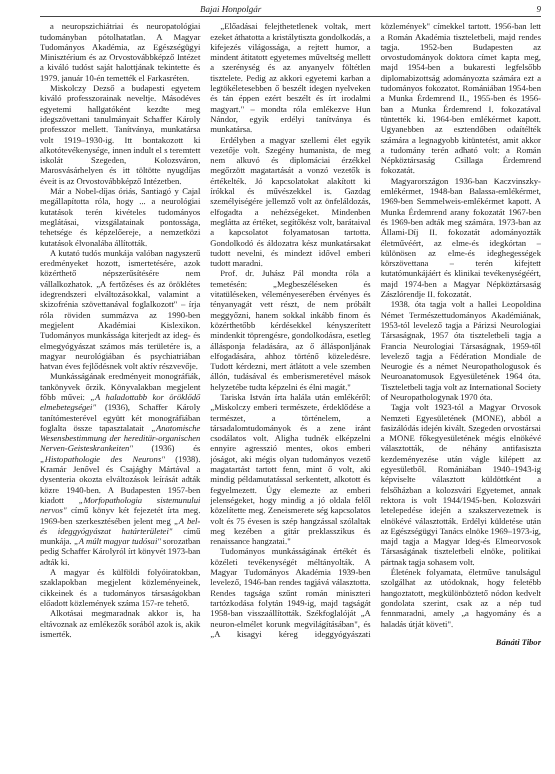Bajai Honpolgár 9
a neuropszichiátriai és neuropatológiai tudományban pótolhatatlan. A Magyar Tudományos Akadémia, az Egészségügyi Minisztérium és az Orvostovábbképző Intézet a kiváló tudóst saját halottjának tekintette és 1979. január 10-én temették el Farkasréten.
Miskolczy Dezső a budapesti egyetem kiváló professzorainak neveltje. Másodéves egyetemi hallgatóként kezdte meg idegszövettani tanulmányait Schaffer Károly professzor mellett. Tanítványa, munkatársa volt 1919–1930-ig. Itt bontakozott ki alkotótevékenysége, innen indult el s teremtett iskolát Szegeden, Kolozsváron, Marosvásárhelyen és itt töltötte nyugdíjas éveit is az Orvostovábbképző Intézetben.
Már a Nobel-díjas óriás, Santiagó y Cajal megállapította róla, hogy ... a neurológiai kutatások terén kivételes tudományos meglátásai, vizsgálatainak pontossága, tehetsége és képzelőereje, a nemzetközi kutatások élvonalába állították.
A kutató tudós munkája valóban nagyszerű eredményeket hozott, ismertetésére, azok közérthető népszerűsítésére nem vállalkozhatok. „A fertőzéses és az öröklétes idegrendszeri elváltozásokkal, valamint a skizofrénia szövettanával foglalkozott" – írja róla röviden summázva az 1990-ben megjelent Akadémiai Kislexikon. Tudományos munkássága kiterjedt az ideg- és elmegyógyászat számos más területére is, a magyar neurológiában és psychiatriában hatvan éves fejlődésnek volt aktív részvevője.
Munkásságának eredményeit monográfiák, tankönyvek őrzik. Könyvalakban megjelent főbb művei: „A haladottabb kor öröklődő elmebetegségei" (1936), Schaffer Károly tanítómesterével együtt két monográfiában foglalta össze tapasztalatait „Anatomische Wesensbestimmung der hereditär-organischen Nerven-Geisteskrankeiten" (1936) és „Histopathologie des Neurons" (1938). Kramár Jenővel és Csajághy Mártával a dysenteria okozta elváltozások leírását adták közre 1940-ben. A Budapesten 1957-ben kiadott „Morfopathologia sistemunului nervos" című könyv két fejezetét írta meg. 1969-ben szerkesztésében jelent meg „A bel-és ideggyógyászat határterületei" című munkája. „A múlt magyar tudósai" sorozatban pedig Schaffer Károlyról írt könyvét 1973-ban adták ki.
A magyar és külföldi folyóiratokban, szaklapokban megjelent közleményeinek, cikkeinek és a tudományos társaságokban előadott közlemények száma 157-re tehető.
Alkotásai megmaradnak akkor is, ha eltávoznak az emlékezők sorából azok is, akik ismerték.
„Előadásai felejthetetlenek voltak, mert ezeket áthatotta a kristálytiszta gondolkodás, a kifejezés világossága, a rejtett humor, a mindent átitatott egyetemes műveltség mellett a szerénység és az anyanyelv föltétlen tisztelete. Pedig az akkori egyetemi karban a legtökéletesebben ő beszélt idegen nyelveken és tán éppen ezért beszélt és írt irodalmi magyart." – mondta róla emlékezve Hun Nándor, egyik erdélyi tanítványa és munkatársa.
Erdélyben a magyar szellemi élet egyik vezetője volt. Szegény humanista, de meg nem alkuvó és diplomáciai érzékkel megőrzött magatartását a vonzó vezetők is értékelték. Jó kapcsolatokat alakított ki írókkal és művészekkel is. Gazdag személyiségére jellemző volt az önfeláldozás, elfogadta a nehézségeket. Mindenben meglátta az értéket, segítőkész volt, barátaival a kapcsolatot folyamatosan tartotta. Gondolkodó és áldozatra kész munkatársakat tudott nevelni, és mindezt idővel emberi tudott maradni.
Prof. dr. Juhász Pál mondta róla a temetésén: „Megbeszéléseken és vitatüléseken, véleményeserében érvényes és tényanyagát vett részt, de nem próbált meggyőzni, hanem sokkal inkább finom és közérthetőbb kérdésekkel kényszerített mindenkit töprengésre, gondolkodásra, esetleg állásponja feladására, az ő állásponljának elfogadására, ahhoz történő közeledésre. Tudott kérdezni, mert átlátott a vele szemben állón, tudásával és emberismeretével mások helyzetébe tudta képzelni és élni magát."
Tariska István írta halála után emlékéről: „Miskolczy emberi természete, érdeklődése a természet, a történelem, a társadalomtudományok és a zene iránt csodálatos volt. Aligha tudnék elképzelni ennyire agresszió mentes, okos emberi jóságot, aki mégis olyan tudományos vezető magatartást tartott fenn, mint ő volt, aki mindig példamutatással serkentett, alkotott és fegyelmezett. Úgy elemezte az emberi jelenségeket, hogy mindig a jó oldala felől közelítette meg. Zeneismerete ség kapcsolatos volt és 75 évesen is szép hangzással szólaltak meg kezében a gitár preklasszikus és renaissance hangzatai."
Tudományos munkásságának értékét és közéleti tevékenységét méltányolták. A Magyar Tudományos Akadémia 1939-ben levelező, 1946-ban rendes tagjává választotta. Rendes tagsága szűnt román miniszteri tartózkodása folytán 1949-ig, majd tagságát 1958-ban visszaállították. Székfoglalóját „A neuron-elmélet korunk megvilágításában", és „A kisagyi kéreg ideggyógyászati közlemények" címekkel tartott. 1956-ban lett a Román Akadémia tiszteletbeli, majd rendes tagja. 1952-ben Budapesten az orvostudományok doktora címet kapta meg, majd 1954-ben a bukaresti legfelsőbb diplomabizottság adományozta számára ezt a tudományos fokozatot. Romániában 1954-ben a Munka Érdemrend II., 1955-ben és 1956-ban a Munka Érdemrend I. fokozatával tüntették ki. 1964-ben emlékérmet kapott. Ugyanebben az esztendőben odaítélték számára a legnagyobb kitüntetést, amit akkor a tudomány terén adható volt: a Román Népköztársaság Csillaga Érdemrend fokozatát.
Magyarországon 1936-ban Kaczvinszky-emlékérmet, 1948-ban Balassa-emlékérmet, 1969-ben Semmelweis-emlékérmet kapott. A Munka Érdemrend arany fokozatát 1967-ben és 1969-ben adták meg számára. 1973-ban az Állami-Díj II. fokozatát adományozták életművéért, az elme-és idegkórtan – különösen az elme-és ideghegességek körszövettana – terén kifejtett kutatómunkájáért és klinikai tevékenységéért, majd 1974-ben a Magyar Népköztársaság Zászlórendje II. fokozatát.
1938. óta tagja volt a hallei Leopoldina Német Természettudományos Akadémiának, 1953-tól levelező tagja a Párizsi Neurologiai Társaságnak, 1957 óta tiszteletbeli tagja a Francia Neurologiai Társaságnak, 1959-től levelező tagja a Fédération Mondiale de Neurogie és a német Neuropathologusok és Neuroanatomusok Egyesületének 1964 óta. Tiszteletbeli tagja volt az International Society of Neuropathologynak 1970 óta.
Tagja volt 1923-tól a Magyar Orvosok Nemzeti Egyesületének (MONE), abból a fasizálódás idején kivált. Szegeden orvostársai a MONE főkegyesületének mégis elnökévé választották, de néhány antifasiszta kezdeményezése után vágle kilépett az egyesületből. Romániában 1940–1943-ig képviselte választott küldöttként a felsőházban a kolozsvári Egyetemet, annak rektora is volt 1944/1945-ben. Kolozsvári letelepedése idején a szakszervezetnek is elnökévé választották. Erdélyi küldetése után az Egészségügyi Tanács elnöke 1969–1973-ig, majd tagja a Magyar Ideg-és Elmeorvosok Társaságának tiszteletbeli elnöke, politikai pártnak tagja sohasem volt.
Életének folyamata, életműve tanulságul szolgálhat az utódoknak, hogy feletébb hangoztatott, megkülönböztető nódon kedvelt gondolata szerint, csak az a nép tud fennmaradni, amely „a hagyomány és a haladás útját követi".
Bánáti Tibor